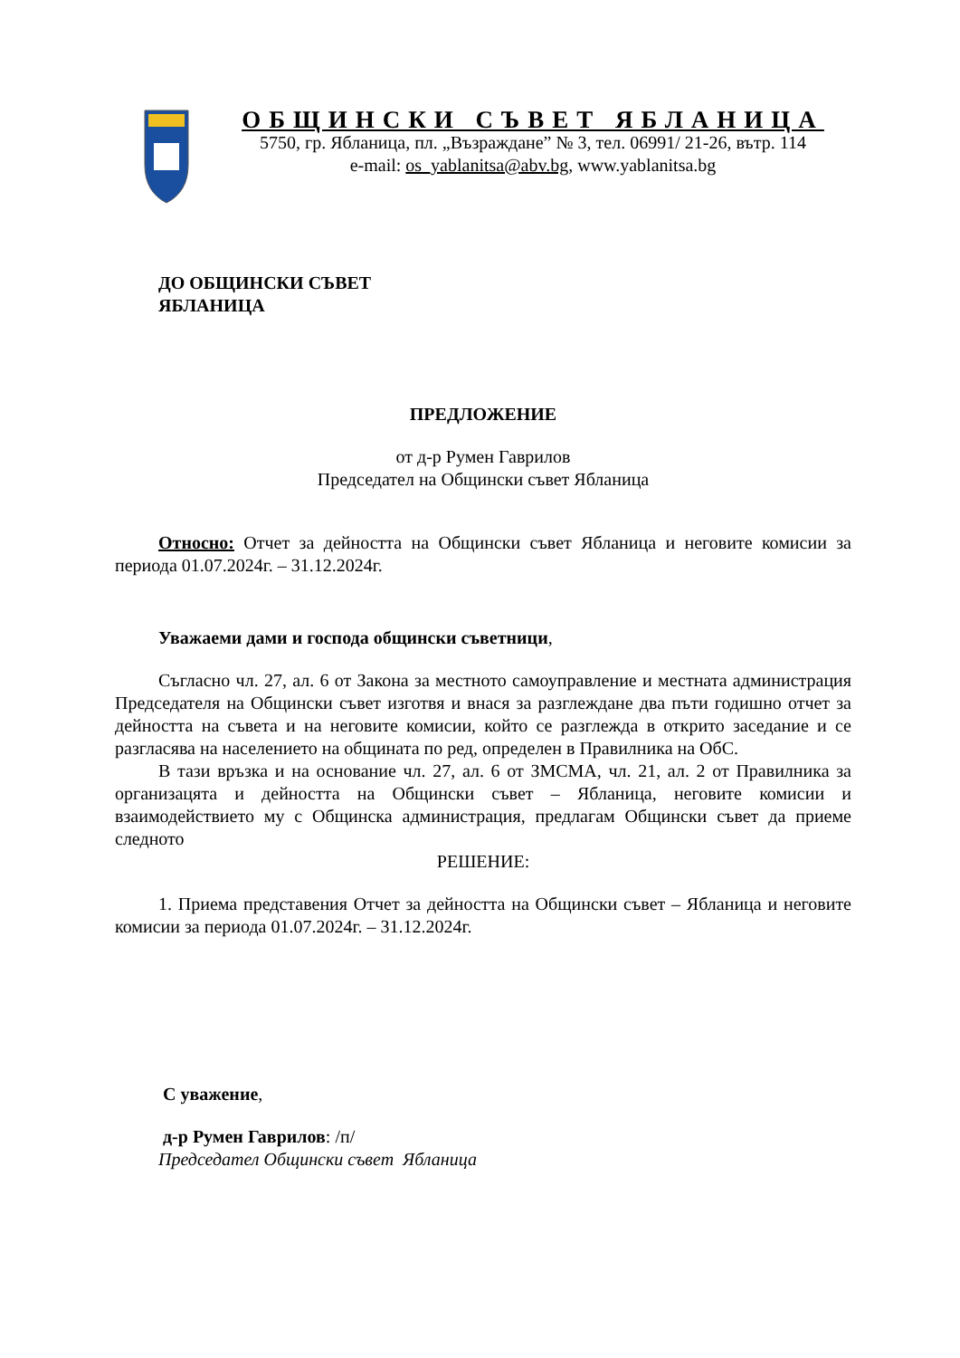ОБЩИНСКИ СЪВЕТ ЯБЛАНИЦА
5750, гр. Ябланица, пл. „Възраждане” № 3, тел. 06991/ 21-26, вътр. 114
e-mail: os_yablanitsa@abv.bg, www.yablanitsa.bg
ДО ОБЩИНСКИ СЪВЕТ
ЯБЛАНИЦА
ПРЕДЛОЖЕНИЕ
от д-р Румен Гаврилов
Председател на Общински съвет Ябланица
Относно: Отчет за дейността на Общински съвет Ябланица и неговите комисии за периода 01.07.2024г. – 31.12.2024г.
Уважаеми дами и господа общински съветници,
Съгласно чл. 27, ал. 6 от Закона за местното самоуправление и местната администрация Председателя на Общински съвет изготвя и внася за разглеждане два пъти годишно отчет за дейността на съвета и на неговите комисии, който се разглежда в открито заседание и се разгласява на населението на общината по ред, определен в Правилника на ОбС.
В тази връзка и на основание чл. 27, ал. 6 от ЗМСМА, чл. 21, ал. 2 от Правилника за организацята и дейността на Общински съвет – Ябланица, неговите комисии и взаимодействието му с Общинска администрация, предлагам Общински съвет да приеме следното
РЕШЕНИЕ:
1. Приема представения Отчет за дейността на Общински съвет – Ябланица и неговите комисии за периода 01.07.2024г. – 31.12.2024г.
С уважение,
д-р Румен Гаврилов: /п/
Председател Общински съвет Ябланица